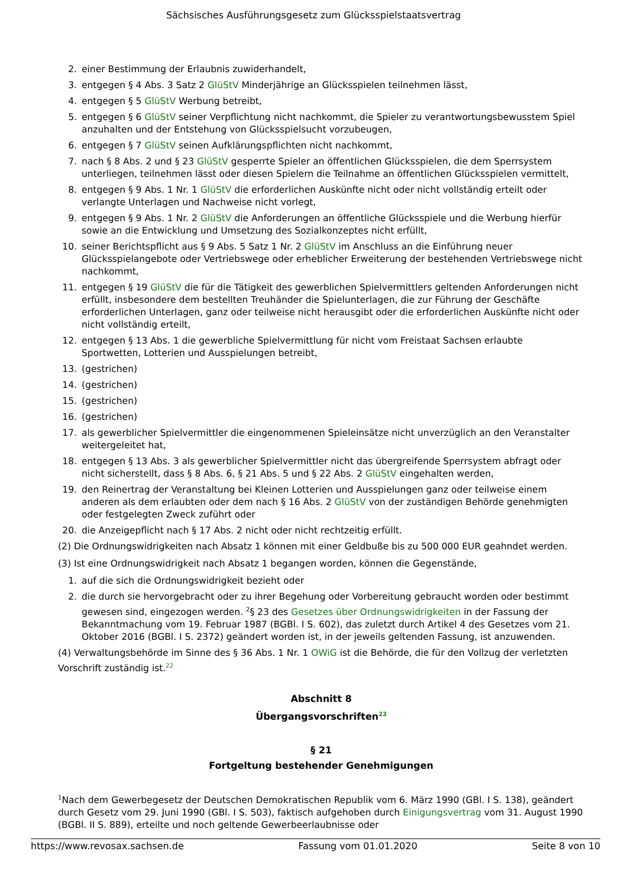Sächsisches Ausführungsgesetz zum Glücksspielstaatsvertrag
2. einer Bestimmung der Erlaubnis zuwiderhandelt,
3. entgegen § 4 Abs. 3 Satz 2 GlüStV Minderjährige an Glücksspielen teilnehmen lässt,
4. entgegen § 5 GlüStV Werbung betreibt,
5. entgegen § 6 GlüStV seiner Verpflichtung nicht nachkommt, die Spieler zu verantwortungsbewusstem Spiel anzuhalten und der Entstehung von Glücksspielsucht vorzubeugen,
6. entgegen § 7 GlüStV seinen Aufklärungspflichten nicht nachkommt,
7. nach § 8 Abs. 2 und § 23 GlüStV gesperrte Spieler an öffentlichen Glücksspielen, die dem Sperrsystem unterliegen, teilnehmen lässt oder diesen Spielern die Teilnahme an öffentlichen Glücksspielen vermittelt,
8. entgegen § 9 Abs. 1 Nr. 1 GlüStV die erforderlichen Auskünfte nicht oder nicht vollständig erteilt oder verlangte Unterlagen und Nachweise nicht vorlegt,
9. entgegen § 9 Abs. 1 Nr. 2 GlüStV die Anforderungen an öffentliche Glücksspiele und die Werbung hierfür sowie an die Entwicklung und Umsetzung des Sozialkonzeptes nicht erfüllt,
10. seiner Berichtspflicht aus § 9 Abs. 5 Satz 1 Nr. 2 GlüStV im Anschluss an die Einführung neuer Glücksspielangebote oder Vertriebswege oder erheblicher Erweiterung der bestehenden Vertriebswege nicht nachkommt,
11. entgegen § 19 GlüStV die für die Tätigkeit des gewerblichen Spielvermittlers geltenden Anforderungen nicht erfüllt, insbesondere dem bestellten Treuhänder die Spielunterlagen, die zur Führung der Geschäfte erforderlichen Unterlagen, ganz oder teilweise nicht herausgibt oder die erforderlichen Auskünfte nicht oder nicht vollständig erteilt,
12. entgegen § 13 Abs. 1 die gewerbliche Spielvermittlung für nicht vom Freistaat Sachsen erlaubte Sportwetten, Lotterien und Ausspielungen betreibt,
13. (gestrichen)
14. (gestrichen)
15. (gestrichen)
16. (gestrichen)
17. als gewerblicher Spielvermittler die eingenommenen Spieleinsätze nicht unverzüglich an den Veranstalter weitergeleitet hat,
18. entgegen § 13 Abs. 3 als gewerblicher Spielvermittler nicht das übergreifende Sperrsystem abfragt oder nicht sicherstellt, dass § 8 Abs. 6, § 21 Abs. 5 und § 22 Abs. 2 GlüStV eingehalten werden,
19. den Reinertrag der Veranstaltung bei Kleinen Lotterien und Ausspielungen ganz oder teilweise einem anderen als dem erlaubten oder dem nach § 16 Abs. 2 GlüStV von der zuständigen Behörde genehmigten oder festgelegten Zweck zuführt oder
20. die Anzeigepflicht nach § 17 Abs. 2 nicht oder nicht rechtzeitig erfüllt.
(2) Die Ordnungswidrigkeiten nach Absatz 1 können mit einer Geldbuße bis zu 500 000 EUR geahndet werden.
(3) Ist eine Ordnungswidrigkeit nach Absatz 1 begangen worden, können die Gegenstände,
1. auf die sich die Ordnungswidrigkeit bezieht oder
2. die durch sie hervorgebracht oder zu ihrer Begehung oder Vorbereitung gebraucht worden oder bestimmt gewesen sind, eingezogen werden. <sup>2</sup>§ 23 des Gesetzes über Ordnungswidrigkeiten in der Fassung der Bekanntmachung vom 19. Februar 1987 (BGBl. I S. 602), das zuletzt durch Artikel 4 des Gesetzes vom 21. Oktober 2016 (BGBl. I S. 2372) geändert worden ist, in der jeweils geltenden Fassung, ist anzuwenden.
(4) Verwaltungsbehörde im Sinne des § 36 Abs. 1 Nr. 1 OWiG ist die Behörde, die für den Vollzug der verletzten Vorschrift zuständig ist.<sup>22</sup>
Abschnitt 8
Übergangsvorschriften<sup>23</sup>
§ 21
Fortgeltung bestehender Genehmigungen
<sup>1</sup> Nach dem Gewerbegesetz der Deutschen Demokratischen Republik vom 6. März 1990 (GBl. I S. 138), geändert durch Gesetz vom 29. Juni 1990 (GBl. I S. 503), faktisch aufgehoben durch Einigungsvertrag vom 31. August 1990 (BGBl. II S. 889), erteilte und noch geltende Gewerbeerlaubnisse oder
https://www.revosax.sachsen.de Fassung vom 01.01.2020 Seite 8 von 10